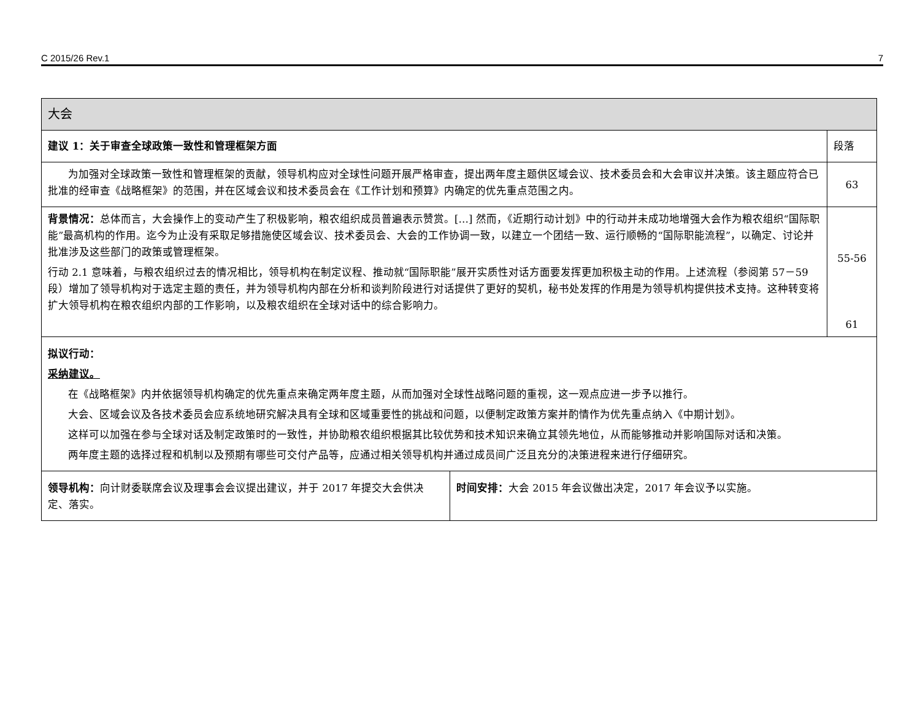C 2015/26 Rev.1 7
| 大会 | | |
| 建议 1：关于审查全球政策一致性和管理框架方面 | | 段落 |
| 为加强对全球政策一致性和管理框架的贡献，领导机构应对全球性问题开展严格审查，提出两年度主题供区域会议、技术委员会和大会审议并决策。该主题应符合已批准的经审查《战略框架》的范围，并在区域会议和技术委员会在《工作计划和预算》内确定的优先重点范围之内。 | | 63 |
| 背景情况： 总体而言，大会操作上的变动产生了积极影响，粮农组织成员普遍表示赞赏。[…] 然而，《近期行动计划》中的行动并未成功地增强大会作为粮农组织“国际职能”最高机构的作用。迄今为止没有采取足够措施使区域会议、技术委员会、大会的工作协调一致，以建立一个团结一致、运行顺畅的“国际职能流程”，以确定、讨论并批准涉及这些部门的政策或管理框架。 行动 2.1 意味着，与粮农组织过去的情况相比，领导机构在制定议程、推动就“国际职能”展开实质性对话方面要发挥更加积极主动的作用。上述流程（参阅第 57－59 段）增加了领导机构对于选定主题的责任，并为领导机构内部在分析和谈判阶段进行对话提供了更好的契机，秘书处发挥的作用是为领导机构提供技术支持。这种转变将扩大领导机构在粮农组织内部的工作影响，以及粮农组织在全球对话中的综合影响力。 | | 55-56 61 |
| 拟议行动： 采纳建议。 在《战略框架》内并依据领导机构确定的优先重点来确定两年度主题，从而加强对全球性战略问题的重视，这一观点应进一步予以推行。 大会、区域会议及各技术委员会应系统地研究解决具有全球和区域重要性的挑战和问题，以便制定政策方案并酌情作为优先重点纳入《中期计划》。 这样可以加强在参与全球对话及制定政策时的一致性，并协助粮农组织根据其比较优势和技术知识来确立其领先地位，从而能够推动并影响国际对话和决策。 两年度主题的选择过程和机制以及预期有哪些可交付产品等，应通过相关领导机构并通过成员间广泛且充分的决策进程来进行仔细研究。 | | |
| 领导机构： 向计财委联席会议及理事会会议提出建议，并于 2017 年提交大会供决定、落实。 | 时间安排： 大会 2015 年会议做出决定，2017 年会议予以实施。 | |